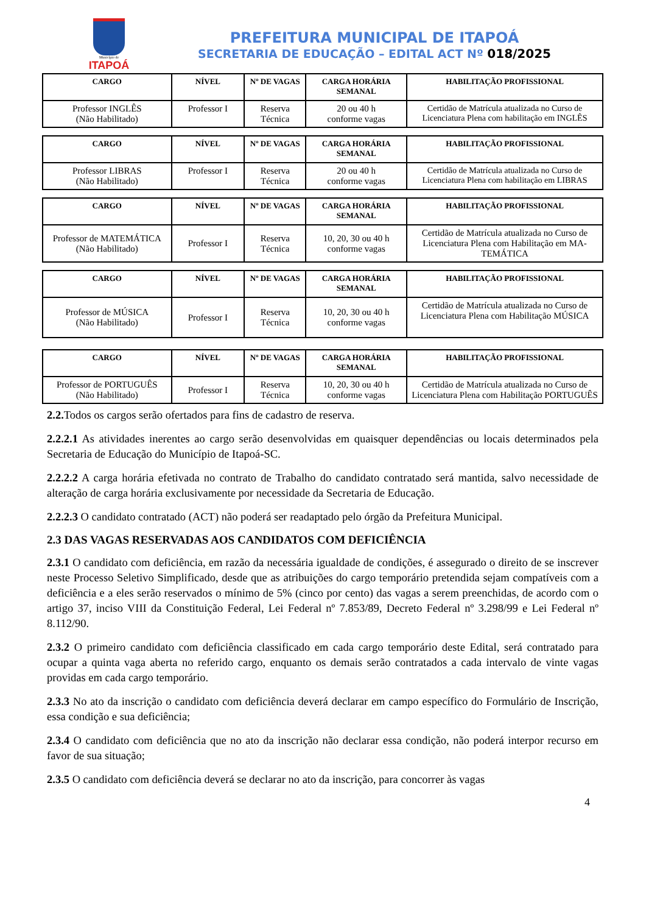Município de
ITAPOÁ
PREFEITURA MUNICIPAL DE ITAPOÁ
SECRETARIA DE EDUCAÇÃO – EDITAL ACT Nº 018/2025
| CARGO | NÍVEL | Nº DE VAGAS | CARGA HORÁRIA SEMANAL | HABILITAÇÃO PROFISSIONAL |
| --- | --- | --- | --- | --- |
| Professor INGLÊS (Não Habilitado) | Professor I | Reserva Técnica | 20 ou 40 h conforme vagas | Certidão de Matrícula atualizada no Curso de Licenciatura Plena com habilitação em INGLÊS |
| CARGO | NÍVEL | Nº DE VAGAS | CARGA HORÁRIA SEMANAL | HABILITAÇÃO PROFISSIONAL |
| --- | --- | --- | --- | --- |
| Professor LIBRAS (Não Habilitado) | Professor I | Reserva Técnica | 20 ou 40 h conforme vagas | Certidão de Matrícula atualizada no Curso de Licenciatura Plena com habilitação em LIBRAS |
| CARGO | NÍVEL | Nº DE VAGAS | CARGA HORÁRIA SEMANAL | HABILITAÇÃO PROFISSIONAL |
| --- | --- | --- | --- | --- |
| Professor de MATEMÁTICA (Não Habilitado) | Professor I | Reserva Técnica | 10, 20, 30 ou 40 h conforme vagas | Certidão de Matrícula atualizada no Curso de Licenciatura Plena com Habilitação em MA-TEMÁTICA |
| CARGO | NÍVEL | Nº DE VAGAS | CARGA HORÁRIA SEMANAL | HABILITAÇÃO PROFISSIONAL |
| --- | --- | --- | --- | --- |
| Professor de MÚSICA (Não Habilitado) | Professor I | Reserva Técnica | 10, 20, 30 ou 40 h conforme vagas | Certidão de Matrícula atualizada no Curso de Licenciatura Plena com Habilitação MÚSICA |
| CARGO | NÍVEL | Nº DE VAGAS | CARGA HORÁRIA SEMANAL | HABILITAÇÃO PROFISSIONAL |
| --- | --- | --- | --- | --- |
| Professor de PORTUGUÊS (Não Habilitado) | Professor I | Reserva Técnica | 10, 20, 30 ou 40 h conforme vagas | Certidão de Matrícula atualizada no Curso de Licenciatura Plena com Habilitação PORTUGUÊS |
2.2. Todos os cargos serão ofertados para fins de cadastro de reserva.
2.2.2.1 As atividades inerentes ao cargo serão desenvolvidas em quaisquer dependências ou locais determinados pela Secretaria de Educação do Município de Itapoá-SC.
2.2.2.2 A carga horária efetivada no contrato de Trabalho do candidato contratado será mantida, salvo necessidade de alteração de carga horária exclusivamente por necessidade da Secretaria de Educação.
2.2.2.3 O candidato contratado (ACT) não poderá ser readaptado pelo órgão da Prefeitura Municipal.
2.3 DAS VAGAS RESERVADAS AOS CANDIDATOS COM DEFICIÊNCIA
2.3.1 O candidato com deficiência, em razão da necessária igualdade de condições, é assegurado o direito de se inscrever neste Processo Seletivo Simplificado, desde que as atribuições do cargo temporário pretendida sejam compatíveis com a deficiência e a eles serão reservados o mínimo de 5% (cinco por cento) das vagas a serem preenchidas, de acordo com o artigo 37, inciso VIII da Constituição Federal, Lei Federal nº 7.853/89, Decreto Federal nº 3.298/99 e Lei Federal nº 8.112/90.
2.3.2 O primeiro candidato com deficiência classificado em cada cargo temporário deste Edital, será contratado para ocupar a quinta vaga aberta no referido cargo, enquanto os demais serão contratados a cada intervalo de vinte vagas providas em cada cargo temporário.
2.3.3 No ato da inscrição o candidato com deficiência deverá declarar em campo específico do Formulário de Inscrição, essa condição e sua deficiência;
2.3.4 O candidato com deficiência que no ato da inscrição não declarar essa condição, não poderá interpor recurso em favor de sua situação;
2.3.5 O candidato com deficiência deverá se declarar no ato da inscrição, para concorrer às vagas
4